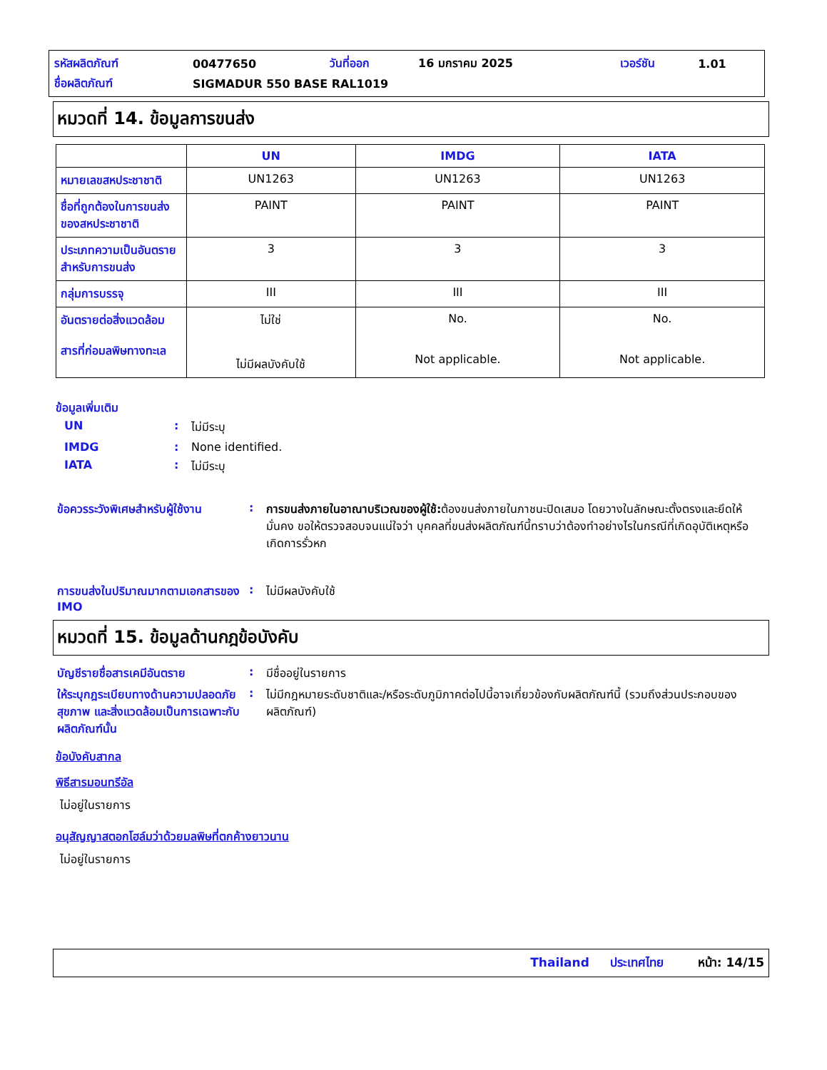| รหัสผลิตภัณฑ์ | 00477650 | วันที่ออก | 16 มกราคม 2025 | เวอร์ชัน | 1.01 |
| ชื่อผลิตภัณฑ์ | SIGMADUR 550 BASE RAL1019 | | | | |
หมวดที่ 14. ข้อมูลการขนส่ง
| | UN | IMDG | IATA |
| --- | --- | --- | --- |
| หมายเลขสหประชาชาติ | UN1263 | UN1263 | UN1263 |
| ชื่อที่ถูกต้องในการขนส่งของสหประชาชาติ | PAINT | PAINT | PAINT |
| ประเภทความเป็นอันตรายสำหรับการขนส่ง | 3 | 3 | 3 |
| กลุ่มการบรรจุ | III | III | III |
| อันตรายต่อสิ่งแวดล้อม สารที่ก่อมลพิษทางทะเล | ไม่ใช่ ไม่มีผลบังคับใช้ | No. Not applicable. | No. Not applicable. |
ข้อมูลเพิ่มเติม
| UN | : | ไม่มีระบุ |
| IMDG | : | None identified. |
| IATA | : | ไม่มีระบุ |
| ข้อควรระวังพิเศษสำหรับผู้ใช้งาน | : | การขนส่งภายในอาณาบริเวณของผู้ใช้: ต้องขนส่งภายในภาชนะปิดเสมอ โดยวางในลักษณะตั้งตรงและยึดให้มั่นคง ขอให้ตรวจสอบจนแน่ใจว่า บุคคลที่ขนส่งผลิตภัณฑ์นี้ทราบว่าต้องทำอย่างไรในกรณีที่เกิดอุบัติเหตุหรือเกิดการรั่วหก |
| การขนส่งในปริมาณมากตามเอกสารของ IMO | : | ไม่มีผลบังคับใช้ |
หมวดที่ 15. ข้อมูลด้านกฎข้อบังคับ
| บัญชีรายชื่อสารเคมีอันตราย | : | มีชื่ออยู่ในรายการ |
| ให้ระบุกฎระเบียบทางด้านความปลอดภัย สุขภาพ และสิ่งแวดล้อมเป็นการเฉพาะกับผลิตภัณฑ์นั้น | : | ไม่มีกฎหมายระดับชาติและ/หรือระดับภูมิภาคต่อไปนี้อาจเกี่ยวข้องกับผลิตภัณฑ์นี้ (รวมถึงส่วนประกอบของผลิตภัณฑ์) |
ข้อบังคับสากล
พิธีสารมอนทรีอัล
ไม่อยู่ในรายการ
อนุสัญญาสตอกโฮล์มว่าด้วยมลพิษที่ตกค้างยาวนาน
ไม่อยู่ในรายการ
Thailand ประเทศไทย หน้า: 14/15